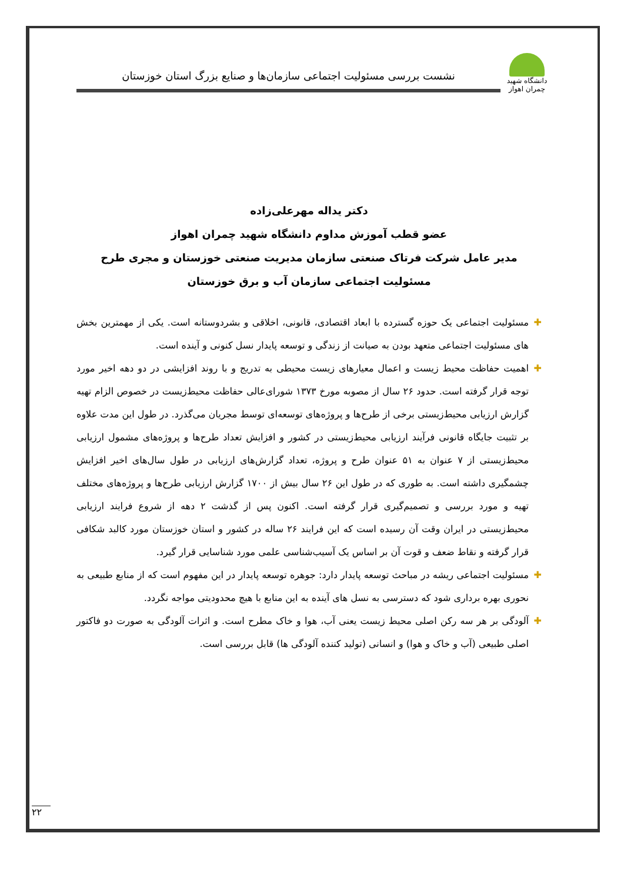دانشگاه شهید چمران اهواز
نشست بررسی مسئولیت اجتماعی سازمان‌ها و صنایع بزرگ استان خوزستان
دکتر یداله مهرعلی‌زاده
عضو قطب آموزش مداوم دانشگاه شهید چمران اهواز
مدیر عامل شرکت فرتاک صنعتی سازمان مدیریت صنعتی خوزستان و مجری طرح مسئولیت اجتماعی سازمان آب و برق خوزستان
✚ مسئولیت اجتماعی یک حوزه گسترده با ابعاد اقتصادی، قانونی، اخلاقی و بشردوستانه است. یکی از مهمترین بخش های مسئولیت اجتماعی متعهد بودن به صیانت از زندگی و توسعه پایدار نسل کنونی و آینده است.
✚ اهمیت حفاظت محیط زیست و اعمال معیارهای زیست محیطی به تدریج و با روند افزایشی در دو دهه اخیر مورد توجه قرار گرفته است. حدود ۲۶ سال از مصوبه مورخ ۱۳۷۳ شورای‌عالی حفاظت محیط‌زیست در خصوص الزام تهیه گزارش ارزیابی محیط‌زیستی برخی از طرح‌ها و پروژه‌های توسعه‌ای توسط مجریان می‌گذرد. در طول این مدت علاوه بر تثبیت جایگاه قانونی فرآیند ارزیابی محیط‌زیستی در کشور و افزایش تعداد طرح‌ها و پروژه‌های مشمول ارزیابی محیط‌زیستی از ۷ عنوان به ۵۱ عنوان طرح و پروژه، تعداد گزارش‌های ارزیابی در طول سال‌های اخیر افزایش چشمگیری داشته است. به طوری که در طول این ۲۶ سال بیش از ۱۷۰۰ گزارش ارزیابی طرح‌ها و پروژه‌های مختلف تهیه و مورد بررسی و تصمیم‌گیری قرار گرفته است. اکنون پس از گذشت ۲ دهه از شروع فرایند ارزیابی محیط‌زیستی در ایران وقت آن رسیده است که این فرایند ۲۶ ساله در کشور و استان خوزستان مورد کالبد شکافی قرار گرفته و نقاط ضعف و قوت آن بر اساس یک آسیب‌شناسی علمی مورد شناسایی قرار گیرد.
✚ مسئولیت اجتماعی ریشه در مباحث توسعه پایدار دارد: جوهره توسعه پایدار در این مفهوم است که از منابع طبیعی به نحوری بهره برداری شود که دسترسی به نسل های آینده به این منابع با هیچ محدودیتی مواجه نگردد.
✚ آلودگی بر هر سه رکن اصلی محیط زیست یعنی آب، هوا و خاک مطرح است. و اثرات آلودگی به صورت دو فاکتور اصلی طبیعی (آب و خاک و هوا) و انسانی (تولید کننده آلودگی ها) قابل بررسی است.
۲۲